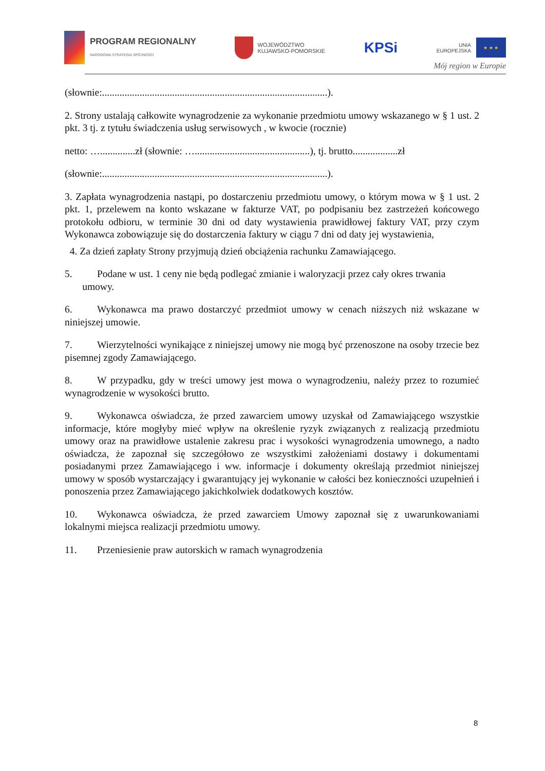PROGRAM REGIONALNY
NARODOWA STRATEGIA SPÓJNOŚCI
WOJEWÓDZTWO
KUJAWSKO-POMORSKIE
KPSi
UNIA
EUROPEJSKA
★ ★ ★
Mój region w Europie
(słownie:..........................................................................................).
2. Strony ustalają całkowite wynagrodzenie za wykonanie przedmiotu umowy wskazanego w § 1 ust. 2 pkt. 3 tj. z tytułu świadczenia usług serwisowych , w kwocie (rocznie)
netto: …..............zł (słownie: …..............................................), tj. brutto..................zł
(słownie:..........................................................................................).
3. Zapłata wynagrodzenia nastąpi, po dostarczeniu przedmiotu umowy, o którym mowa w § 1 ust. 2 pkt. 1, przelewem na konto wskazane w fakturze VAT, po podpisaniu bez zastrzeżeń końcowego protokołu odbioru, w terminie 30 dni od daty wystawienia prawidłowej faktury VAT, przy czym Wykonawca zobowiązuje się do dostarczenia faktury w ciągu 7 dni od daty jej wystawienia,
4. Za dzień zapłaty Strony przyjmują dzień obciążenia rachunku Zamawiającego.
5. Podane w ust. 1 ceny nie będą podlegać zmianie i waloryzacji przez cały okres trwania
umowy.
6. Wykonawca ma prawo dostarczyć przedmiot umowy w cenach niższych niż wskazane w niniejszej umowie.
7. Wierzytelności wynikające z niniejszej umowy nie mogą być przenoszone na osoby trzecie bez pisemnej zgody Zamawiającego.
8. W przypadku, gdy w treści umowy jest mowa o wynagrodzeniu, należy przez to rozumieć wynagrodzenie w wysokości brutto.
9. Wykonawca oświadcza, że przed zawarciem umowy uzyskał od Zamawiającego wszystkie informacje, które mogłyby mieć wpływ na określenie ryzyk związanych z realizacją przedmiotu umowy oraz na prawidłowe ustalenie zakresu prac i wysokości wynagrodzenia umownego, a nadto oświadcza, że zapoznał się szczegółowo ze wszystkimi założeniami dostawy i dokumentami posiadanymi przez Zamawiającego i ww. informacje i dokumenty określają przedmiot niniejszej umowy w sposób wystarczający i gwarantujący jej wykonanie w całości bez konieczności uzupełnień i ponoszenia przez Zamawiającego jakichkolwiek dodatkowych kosztów.
10. Wykonawca oświadcza, że przed zawarciem Umowy zapoznał się z uwarunkowaniami lokalnymi miejsca realizacji przedmiotu umowy.
11. Przeniesienie praw autorskich w ramach wynagrodzenia
8